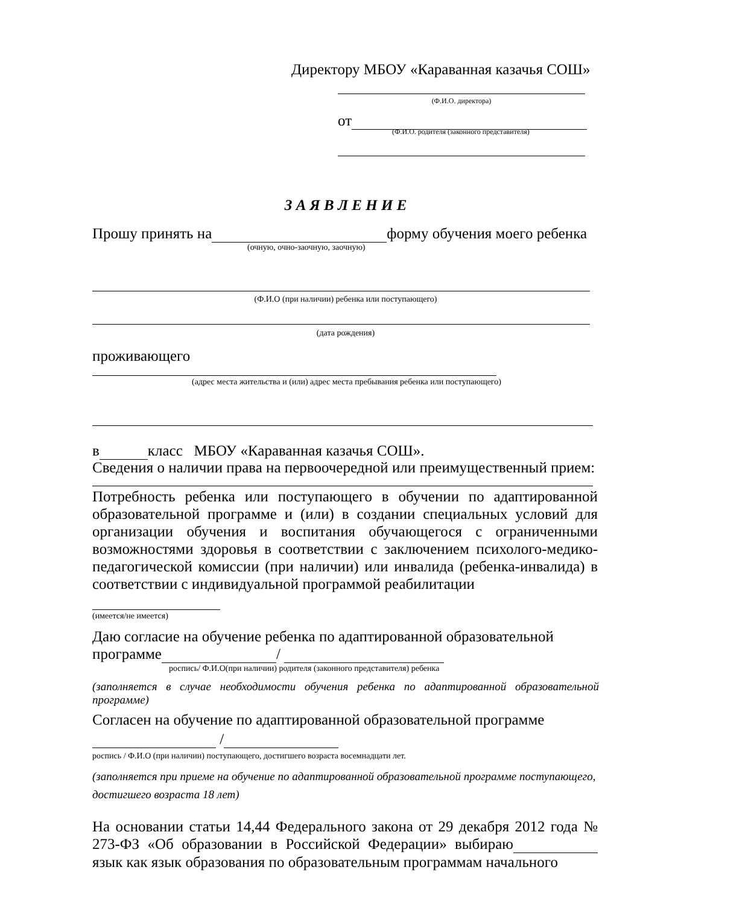Директору МБОУ «Караванная казачья СОШ»
(Ф.И.О. директора)
от
(Ф.И.О. родителя (законного представителя)
З А Я В Л Е Н И Е
Прошу принять на форму обучения моего ребенка
(очную, очно-заочную, заочную)
(Ф.И.О (при наличии) ребенка или поступающего)
(дата рождения)
проживающего
(адрес места жительства и (или) адрес места пребывания ребенка или поступающего)
в класс МБОУ «Караванная казачья СОШ».
Сведения о наличии права на первоочередной или преимущественный прием:
Потребность ребенка или поступающего в обучении по адаптированной образовательной программе и (или) в создании специальных условий для организации обучения и воспитания обучающегося с ограниченными возможностями здоровья в соответствии с заключением психолого-медико-педагогической комиссии (при наличии) или инвалида (ребенка-инвалида) в соответствии с индивидуальной программой реабилитации
(имеется/не имеется)
Даю согласие на обучение ребенка по адаптированной образовательной
программе /
роспись/ Ф.И.О(при наличии) родителя (законного представителя) ребенка
(заполняется в случае необходимости обучения ребенка по адаптированной образовательной программе)
Согласен на обучение по адаптированной образовательной программе
/
роспись / Ф.И.О (при наличии) поступающего, достигшего возраста восемнадцати лет.
(заполняется при приеме на обучение по адаптированной образовательной программе поступающего, достигшего возраста 18 лет)
На основании статьи 14,44 Федерального закона от 29 декабря 2012 года № 273-ФЗ «Об образовании в Российской Федерации» выбираю язык как язык образования по образовательным программам начального